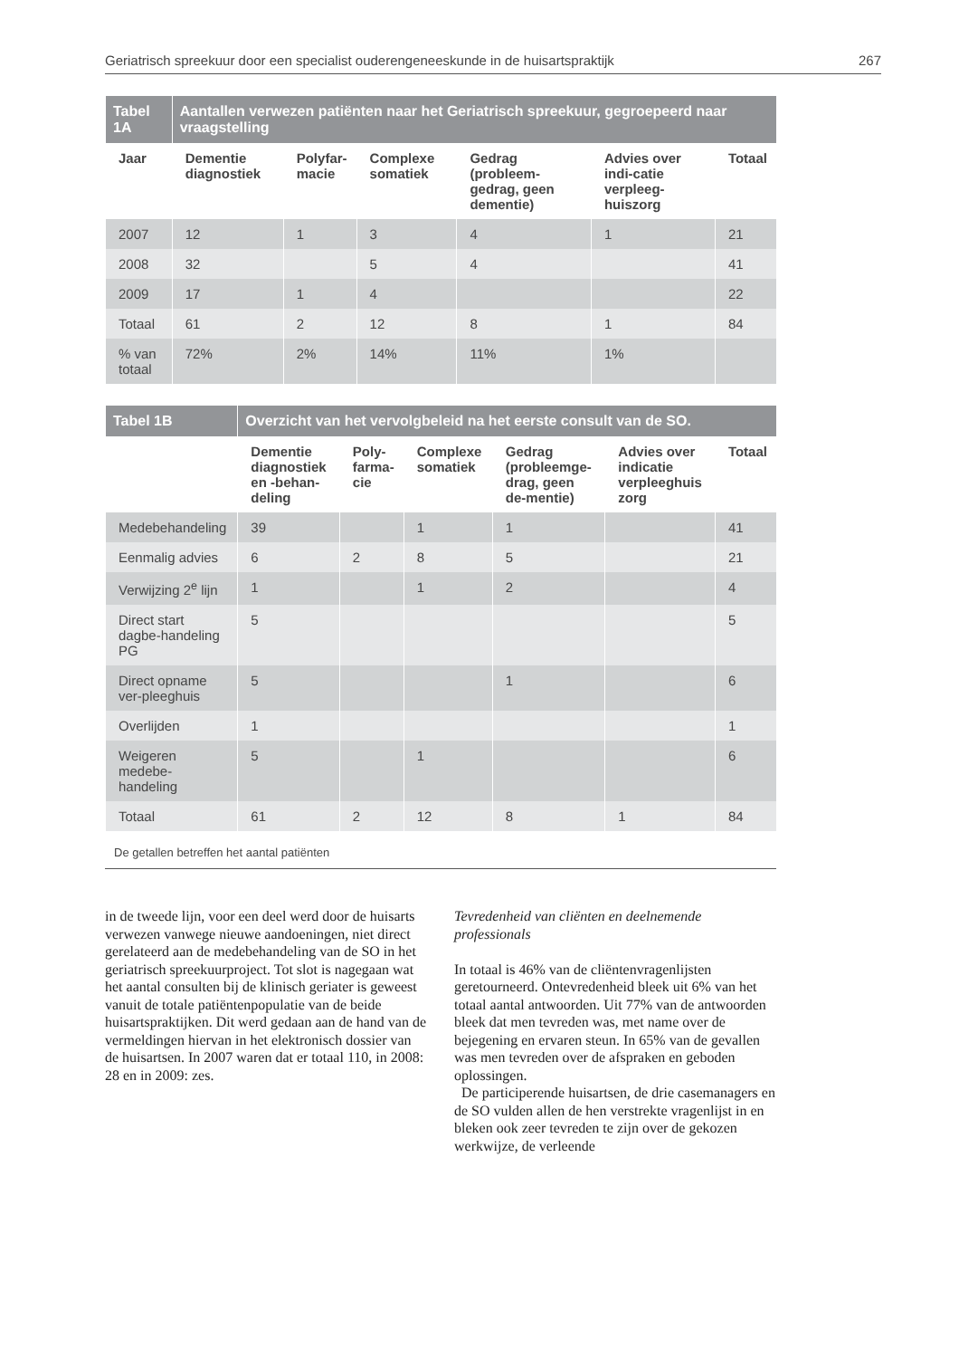Geriatrisch spreekuur door een specialist ouderengeneeskunde in de huisartspraktijk 267
| Tabel 1A | Aantallen verwezen patiënten naar het Geriatrisch spreekuur, gegroepeerd naar vraagstelling | | | | | |
| Jaar | Dementie diagnostiek | Polyfar- macie | Complexe somatiek | Gedrag (probleem-gedrag, geen dementie) | Advies over indi-catie verpleeg-huiszorg | Totaal |
| 2007 | 12 | 1 | 3 | 4 | 1 | 21 |
| 2008 | 32 | | 5 | 4 | | 41 |
| 2009 | 17 | 1 | 4 | | | 22 |
| Totaal | 61 | 2 | 12 | 8 | 1 | 84 |
| % van totaal | 72% | 2% | 14% | 11% | 1% | |
| Tabel 1B | Overzicht van het vervolgbeleid na het eerste consult van de SO. | | | | | |
| | Dementie diagnostiek en -behan-deling | Poly- farma- cie | Complexe somatiek | Gedrag (probleemge-drag, geen de-mentie) | Advies over indicatie verpleeghuis zorg | Totaal |
| Medebehandeling | 39 | | 1 | 1 | | 41 |
| Eenmalig advies | 6 | 2 | 8 | 5 | | 21 |
| Verwijzing 2<sup>e</sup> lijn | 1 | | 1 | 2 | | 4 |
| Direct start dagbe-handeling PG | 5 | | | | | 5 |
| Direct opname ver-pleeghuis | 5 | | | 1 | | 6 |
| Overlijden | 1 | | | | | 1 |
| Weigeren medebe-handeling | 5 | | 1 | | | 6 |
| Totaal | 61 | 2 | 12 | 8 | 1 | 84 |
De getallen betreffen het aantal patiënten
in de tweede lijn, voor een deel werd door de huisarts verwezen vanwege nieuwe aandoeningen, niet direct gerelateerd aan de medebehandeling van de SO in het geriatrisch spreekuurproject. Tot slot is nagegaan wat het aantal consulten bij de klinisch geriater is geweest vanuit de totale patiëntenpopulatie van de beide huisartspraktijken. Dit werd gedaan aan de hand van de vermeldingen hiervan in het elektronisch dossier van de huisartsen. In 2007 waren dat er totaal 110, in 2008: 28 en in 2009: zes.
Tevredenheid van cliënten en deelnemende professionals
In totaal is 46% van de cliëntenvragenlijsten geretourneerd. Ontevredenheid bleek uit 6% van het totaal aantal antwoorden. Uit 77% van de antwoorden bleek dat men tevreden was, met name over de bejegening en ervaren steun. In 65% van de gevallen was men tevreden over de afspraken en geboden oplossingen.
De participerende huisartsen, de drie casemanagers en de SO vulden allen de hen verstrekte vragenlijst in en bleken ook zeer tevreden te zijn over de gekozen werkwijze, de verleende